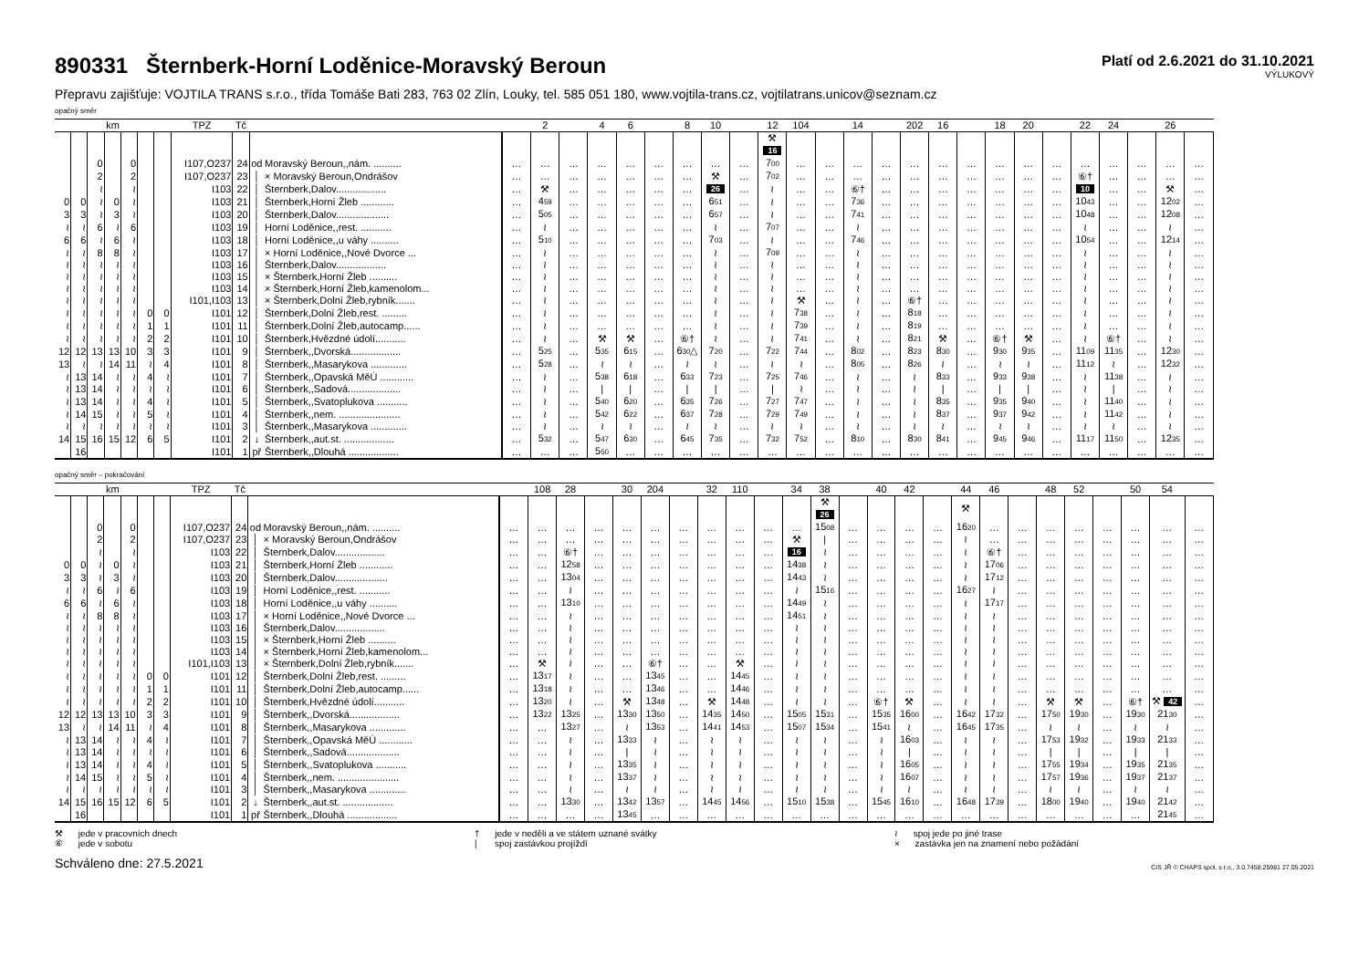890331 Šternberk-Horní Loděnice-Moravský Beroun
Platí od 2.6.2021 do 31.10.2021
VÝLUKOVÝ
Přepravu zajišťuje: VOJTILA TRANS s.r.o., třída Tomáše Bati 283, 763 02 Zlín, Louky, tel. 585 051 180, www.vojtila-trans.cz, vojtilatrans.unicov@seznam.cz
opačný směr
| km | | | | | | | TPZ | Tč | | | | 2 | | 4 | 6 | | 8 | 10 | | 12 | 104 | | 14 | | 202 | 16 | | 18 | 20 | | 22 | 24 | | 26 | |
| --- | --- | --- | --- | --- | --- | --- | --- | --- | --- | --- | --- | --- | --- | --- | --- | --- | --- | --- | --- | --- | --- | --- | --- | --- | --- | --- | --- | --- | --- | --- | --- | --- | --- | --- | --- |
| | | | | | | | | | | | | | | | | | | | | ⚒ 16 | | | | | | | | | | | | | | | |
| | | 0 | | 0 | | | I107,O237 | 24 | od | Moravský Beroun,,nám. .......... | … | … | … | … | … | … | … | … | … | 7 00 | … | … | … | … | … | … | … | … | … | … | … | … | … | … | … |
| | | 2 | | 2 | | | I107,O237 | 23 | │ | × Moravský Beroun,Ondrášov | … | … | … | … | … | … | … | ⚒ | … | 7 02 | … | … | … | … | … | … | … | … | … | … | ⑥† | … | … | … | … |
| | | ≀ | | ≀ | | | I103 | 22 | │ | Šternberk,Dalov.................. | … | ⚒ | … | … | … | … | … | 26 | … | ≀ | … | … | ⑥† | … | … | … | … | … | … | … | 10 | … | … | ⚒ | … |
| 0 | 0 | ≀ | 0 | ≀ | | | I103 | 21 | │ | Šternberk,Horní Žleb ............ | … | 4 59 | … | … | … | … | … | 6 51 | … | ≀ | … | … | 7 36 | … | … | … | … | … | … | … | 10 43 | … | … | 12 02 | … |
| 3 | 3 | ≀ | 3 | ≀ | | | I103 | 20 | │ | Šternberk,Dalov................... | … | 5 05 | … | … | … | … | … | 6 57 | … | ≀ | … | … | 7 41 | … | … | … | … | … | … | … | 10 48 | … | … | 12 08 | … |
| ≀ | ≀ | 6 | ≀ | 6 | | | I103 | 19 | │ | Horní Loděnice,,rest. ........... | … | ≀ | … | … | … | … | … | ≀ | … | 7 07 | … | … | ≀ | … | … | … | … | … | … | … | ≀ | … | … | ≀ | … |
| 6 | 6 | ≀ | 6 | ≀ | | | I103 | 18 | │ | Horní Loděnice,,u váhy .......... | … | 5 10 | … | … | … | … | … | 7 03 | … | ≀ | … | … | 7 46 | … | … | … | … | … | … | … | 10 54 | … | … | 12 14 | … |
| ≀ | ≀ | 8 | 8 | ≀ | | | I103 | 17 | │ | × Horní Loděnice,,Nové Dvorce ... | … | ≀ | … | … | … | … | … | ≀ | … | 7 09 | … | … | ≀ | … | … | … | … | … | … | … | ≀ | … | … | ≀ | … |
| ≀ | ≀ | ≀ | ≀ | ≀ | | | I103 | 16 | │ | Šternberk,Dalov.................. | … | ≀ | … | … | … | … | … | ≀ | … | ≀ | … | … | ≀ | … | … | … | … | … | … | … | ≀ | … | … | ≀ | … |
| ≀ | ≀ | ≀ | ≀ | ≀ | | | I103 | 15 | │ | × Šternberk,Horní Žleb .......... | … | ≀ | … | … | … | … | … | ≀ | … | ≀ | … | … | ≀ | … | … | … | … | … | … | … | ≀ | … | … | ≀ | … |
| ≀ | ≀ | ≀ | ≀ | ≀ | | | I103 | 14 | │ | × Šternberk,Horní Žleb,kamenolom... | … | ≀ | … | … | … | … | … | ≀ | … | ≀ | … | … | ≀ | … | … | … | … | … | … | … | ≀ | … | … | ≀ | … |
| ≀ | ≀ | ≀ | ≀ | ≀ | | | I101,I103 | 13 | │ | × Šternberk,Dolní Žleb,rybník....... | … | ≀ | … | … | … | … | … | ≀ | … | ≀ | ⚒ | … | ≀ | … | ⑥† | … | … | … | … | … | ≀ | … | … | ≀ | … |
| ≀ | ≀ | ≀ | ≀ | ≀ | 0 | 0 | I101 | 12 | │ | Šternberk,Dolní Žleb,rest. ......... | … | ≀ | … | … | … | … | … | ≀ | … | ≀ | 7 38 | … | ≀ | … | 8 18 | … | … | … | … | … | ≀ | … | … | ≀ | … |
| ≀ | ≀ | ≀ | ≀ | ≀ | 1 | 1 | I101 | 11 | │ | Šternberk,Dolní Žleb,autocamp...... | … | ≀ | … | … | … | … | … | ≀ | … | ≀ | 7 39 | … | ≀ | … | 8 19 | … | … | … | … | … | ≀ | … | … | ≀ | … |
| ≀ | ≀ | ≀ | ≀ | ≀ | 2 | 2 | I101 | 10 | │ | Šternberk,Hvězdné údolí........... | … | ≀ | … | ⚒ | ⚒ | … | ⑥† | ≀ | … | ≀ | 7 41 | … | ≀ | … | 8 21 | ⚒ | … | ⑥† | ⚒ | … | ≀ | ⑥† | … | ≀ | … |
| 12 | 12 | 13 | 13 | 10 | 3 | 3 | I101 | 9 | │ | Šternberk,,Dvorská.................. | … | 5 25 | … | 5 35 | 6 15 | … | 6 30 △ | 7 20 | … | 7 22 | 7 44 | … | 8 02 | … | 8 23 | 8 30 | … | 9 30 | 9 35 | … | 11 09 | 11 35 | … | 12 30 | … |
| 13 | ≀ | ≀ | 14 | 11 | ≀ | 4 | I101 | 8 | │ | Šternberk,,Masarykova ............. | … | 5 28 | … | ≀ | ≀ | … | ≀ | ≀ | … | ≀ | ≀ | … | 8 05 | … | 8 26 | ≀ | … | ≀ | ≀ | … | 11 12 | ≀ | … | 12 32 | … |
| ≀ | 13 | 14 | ≀ | ≀ | 4 | ≀ | I101 | 7 | │ | Šternberk,,Opavská MěÚ ............ | … | ≀ | … | 5 38 | 6 18 | … | 6 33 | 7 23 | … | 7 25 | 7 46 | … | ≀ | … | ≀ | 8 33 | … | 9 33 | 9 38 | … | ≀ | 11 38 | … | ≀ | … |
| ≀ | 13 | 14 | ≀ | ≀ | ≀ | ≀ | I101 | 6 | │ | Šternberk,,Sadová................... | … | ≀ | … | / | / | … | / | / | … | / | ≀ | … | ≀ | … | ≀ | / | … | / | / | … | ≀ | / | … | ≀ | … |
| ≀ | 13 | 14 | ≀ | ≀ | 4 | ≀ | I101 | 5 | │ | Šternberk,,Svatoplukova ........... | … | ≀ | … | 5 40 | 6 20 | … | 6 35 | 7 26 | … | 7 27 | 7 47 | … | ≀ | … | ≀ | 8 35 | … | 9 35 | 9 40 | … | ≀ | 11 40 | … | ≀ | … |
| ≀ | 14 | 15 | ≀ | ≀ | 5 | ≀ | I101 | 4 | │ | Šternberk,,nem. ...................... | … | ≀ | … | 5 42 | 6 22 | … | 6 37 | 7 28 | … | 7 29 | 7 49 | … | ≀ | … | ≀ | 8 37 | … | 9 37 | 9 42 | … | ≀ | 11 42 | … | ≀ | … |
| ≀ | ≀ | ≀ | ≀ | ≀ | ≀ | ≀ | I101 | 3 | │ | Šternberk,,Masarykova ............. | … | ≀ | … | ≀ | ≀ | … | ≀ | ≀ | … | ≀ | ≀ | … | ≀ | … | ≀ | ≀ | … | ≀ | ≀ | … | ≀ | ≀ | … | ≀ | … |
| 14 | 15 | 16 | 15 | 12 | 6 | 5 | I101 | 2 | ↓ | Šternberk,,aut.st. .................. | … | 5 32 | … | 5 47 | 6 30 | … | 6 45 | 7 35 | … | 7 32 | 7 52 | … | 8 10 | … | 8 30 | 8 41 | … | 9 45 | 9 46 | … | 11 17 | 11 50 | … | 12 35 | … |
| | 16 | | | | | | I101 | 1 | př | Šternberk,,Dlouhá .................. | … | … | … | 5 50 | … | … | … | … | … | … | … | … | … | … | … | … | … | … | … | … | … | … | … | … | … |
opačný směr – pokračování
| km | | | | | | | TPZ | Tč | | | | 108 | 28 | | 30 | 204 | | 32 | 110 | | 34 | 38 | | 40 | 42 | | 44 | 46 | | 48 | 52 | | 50 | 54 | |
| --- | --- | --- | --- | --- | --- | --- | --- | --- | --- | --- | --- | --- | --- | --- | --- | --- | --- | --- | --- | --- | --- | --- | --- | --- | --- | --- | --- | --- | --- | --- | --- | --- | --- | --- | --- |
| | | | | | | | | | | | | | | | | | | | | | | ⚒ 26 | | | | | ⚒ | | | | | | | | |
| | | 0 | | 0 | | | I107,O237 | 24 | od | Moravský Beroun,,nám. .......... | … | … | … | … | … | … | … | … | … | … | … | 15 08 | … | … | … | … | 16 20 | … | … | … | … | … | … | … | … |
| | | 2 | | 2 | | | I107,O237 | 23 | │ | × Moravský Beroun,Ondrášov | … | … | … | … | … | … | … | … | … | … | ⚒ | / | … | … | … | … | ≀ | … | … | … | … | … | … | … | … |
| | | ≀ | | ≀ | | | I103 | 22 | │ | Šternberk,Dalov.................. | … | … | ⑥† | … | … | … | … | … | … | … | 16 | ≀ | … | … | … | … | ≀ | ⑥† | … | … | … | … | … | … | … |
| 0 | 0 | ≀ | 0 | ≀ | | | I103 | 21 | │ | Šternberk,Horní Žleb ............ | … | … | 12 58 | … | … | … | … | … | … | … | 14 38 | ≀ | … | … | … | … | ≀ | 17 06 | … | … | … | … | … | … | … |
| 3 | 3 | ≀ | 3 | ≀ | | | I103 | 20 | │ | Šternberk,Dalov................... | … | … | 13 04 | … | … | … | … | … | … | … | 14 43 | ≀ | … | … | … | … | ≀ | 17 12 | … | … | … | … | … | … | … |
| ≀ | ≀ | 6 | ≀ | 6 | | | I103 | 19 | │ | Horní Loděnice,,rest. ........... | … | … | ≀ | … | … | … | … | … | … | … | ≀ | 15 16 | … | … | … | … | 16 27 | ≀ | … | … | … | … | … | … | … |
| 6 | 6 | ≀ | 6 | ≀ | | | I103 | 18 | │ | Horní Loděnice,,u váhy .......... | … | … | 13 10 | … | … | … | … | … | … | … | 14 49 | ≀ | … | … | … | … | ≀ | 17 17 | … | … | … | … | … | … | … |
| ≀ | ≀ | 8 | 8 | ≀ | | | I103 | 17 | │ | × Horní Loděnice,,Nové Dvorce ... | … | … | ≀ | … | … | … | … | … | … | … | 14 51 | ≀ | … | … | … | … | ≀ | ≀ | … | … | … | … | … | … | … |
| ≀ | ≀ | ≀ | ≀ | ≀ | | | I103 | 16 | │ | Šternberk,Dalov.................. | … | … | ≀ | … | … | … | … | … | … | … | ≀ | ≀ | … | … | … | … | ≀ | ≀ | … | … | … | … | … | … | … |
| ≀ | ≀ | ≀ | ≀ | ≀ | | | I103 | 15 | │ | × Šternberk,Horní Žleb .......... | … | … | ≀ | … | … | … | … | … | … | … | ≀ | ≀ | … | … | … | … | ≀ | ≀ | … | … | … | … | … | … | … |
| ≀ | ≀ | ≀ | ≀ | ≀ | | | I103 | 14 | │ | × Šternberk,Horní Žleb,kamenolom... | … | … | ≀ | … | … | … | … | … | … | … | ≀ | ≀ | … | … | … | … | ≀ | ≀ | … | … | … | … | … | … | … |
| ≀ | ≀ | ≀ | ≀ | ≀ | | | I101,I103 | 13 | │ | × Šternberk,Dolní Žleb,rybník....... | … | ⚒ | ≀ | … | … | ⑥† | … | … | ⚒ | … | ≀ | ≀ | … | … | … | … | ≀ | ≀ | … | … | … | … | … | … | … |
| ≀ | ≀ | ≀ | ≀ | ≀ | 0 | 0 | I101 | 12 | │ | Šternberk,Dolní Žleb,rest. ......... | … | 13 17 | ≀ | … | … | 13 45 | … | … | 14 45 | … | ≀ | ≀ | … | … | … | … | ≀ | ≀ | … | … | … | … | … | … | … |
| ≀ | ≀ | ≀ | ≀ | ≀ | 1 | 1 | I101 | 11 | │ | Šternberk,Dolní Žleb,autocamp...... | … | 13 18 | ≀ | … | … | 13 46 | … | … | 14 46 | … | ≀ | ≀ | … | … | … | … | ≀ | ≀ | … | … | … | … | … | … | … |
| ≀ | ≀ | ≀ | ≀ | ≀ | 2 | 2 | I101 | 10 | │ | Šternberk,Hvězdné údolí........... | … | 13 20 | ≀ | … | ⚒ | 13 48 | … | ⚒ | 14 48 | … | ≀ | ≀ | … | ⑥† | ⚒ | … | ≀ | ≀ | … | ⚒ | ⚒ | … | ⑥† | ⚒ 42 | … |
| 12 | 12 | 13 | 13 | 10 | 3 | 3 | I101 | 9 | │ | Šternberk,,Dvorská.................. | … | 13 22 | 13 25 | … | 13 30 | 13 50 | … | 14 35 | 14 50 | … | 15 05 | 15 31 | … | 15 35 | 16 00 | … | 16 42 | 17 32 | … | 17 50 | 19 30 | … | 19 30 | 21 30 | … |
| 13 | ≀ | ≀ | 14 | 11 | ≀ | 4 | I101 | 8 | │ | Šternberk,,Masarykova ............. | … | … | 13 27 | … | ≀ | 13 53 | … | 14 41 | 14 53 | … | 15 07 | 15 34 | … | 15 41 | ≀ | … | 16 45 | 17 35 | … | ≀ | ≀ | … | ≀ | ≀ | … |
| ≀ | 13 | 14 | ≀ | ≀ | 4 | ≀ | I101 | 7 | │ | Šternberk,,Opavská MěÚ ............ | … | … | ≀ | … | 13 33 | ≀ | … | ≀ | ≀ | … | ≀ | ≀ | … | ≀ | 16 03 | … | ≀ | ≀ | … | 17 53 | 19 32 | … | 19 33 | 21 33 | … |
| ≀ | 13 | 14 | ≀ | ≀ | ≀ | ≀ | I101 | 6 | │ | Šternberk,,Sadová................... | … | … | ≀ | … | / | ≀ | … | ≀ | ≀ | … | ≀ | ≀ | … | ≀ | / | … | ≀ | ≀ | … | / | / | … | / | / | … |
| ≀ | 13 | 14 | ≀ | ≀ | 4 | ≀ | I101 | 5 | │ | Šternberk,,Svatoplukova ........... | … | … | ≀ | … | 13 35 | ≀ | … | ≀ | ≀ | … | ≀ | ≀ | … | ≀ | 16 05 | … | ≀ | ≀ | … | 17 55 | 19 34 | … | 19 35 | 21 35 | … |
| ≀ | 14 | 15 | ≀ | ≀ | 5 | ≀ | I101 | 4 | │ | Šternberk,,nem. ...................... | … | … | ≀ | … | 13 37 | ≀ | … | ≀ | ≀ | … | ≀ | ≀ | … | ≀ | 16 07 | … | ≀ | ≀ | … | 17 57 | 19 36 | … | 19 37 | 21 37 | … |
| ≀ | ≀ | ≀ | ≀ | ≀ | ≀ | ≀ | I101 | 3 | │ | Šternberk,,Masarykova ............. | … | … | ≀ | … | ≀ | ≀ | … | ≀ | ≀ | … | ≀ | ≀ | … | ≀ | ≀ | … | ≀ | ≀ | … | ≀ | ≀ | … | ≀ | ≀ | … |
| 14 | 15 | 16 | 15 | 12 | 6 | 5 | I101 | 2 | ↓ | Šternberk,,aut.st. .................. | … | … | 13 30 | … | 13 42 | 13 57 | … | 14 45 | 14 56 | … | 15 10 | 15 38 | … | 15 45 | 16 10 | … | 16 48 | 17 39 | … | 18 00 | 19 40 | … | 19 40 | 21 42 | … |
| | 16 | | | | | | I101 | 1 | př | Šternberk,,Dlouhá .................. | … | … | … | … | 13 45 | … | … | … | … | … | … | … | … | … | … | … | … | … | … | … | … | … | … | 21 45 | … |
⚒ jede v pracovních dnech
⑥ jede v sobotu
† jede v neděli a ve státem uznané svátky
| spoj zastávkou projíždí
≀ spoj jede po jiné trase
× zastávka jen na znamení nebo požádání
Schváleno dne: 27.5.2021 CIS JŘ © CHAPS spol. s r.o., 3.0.7458.25981 27.05.2021